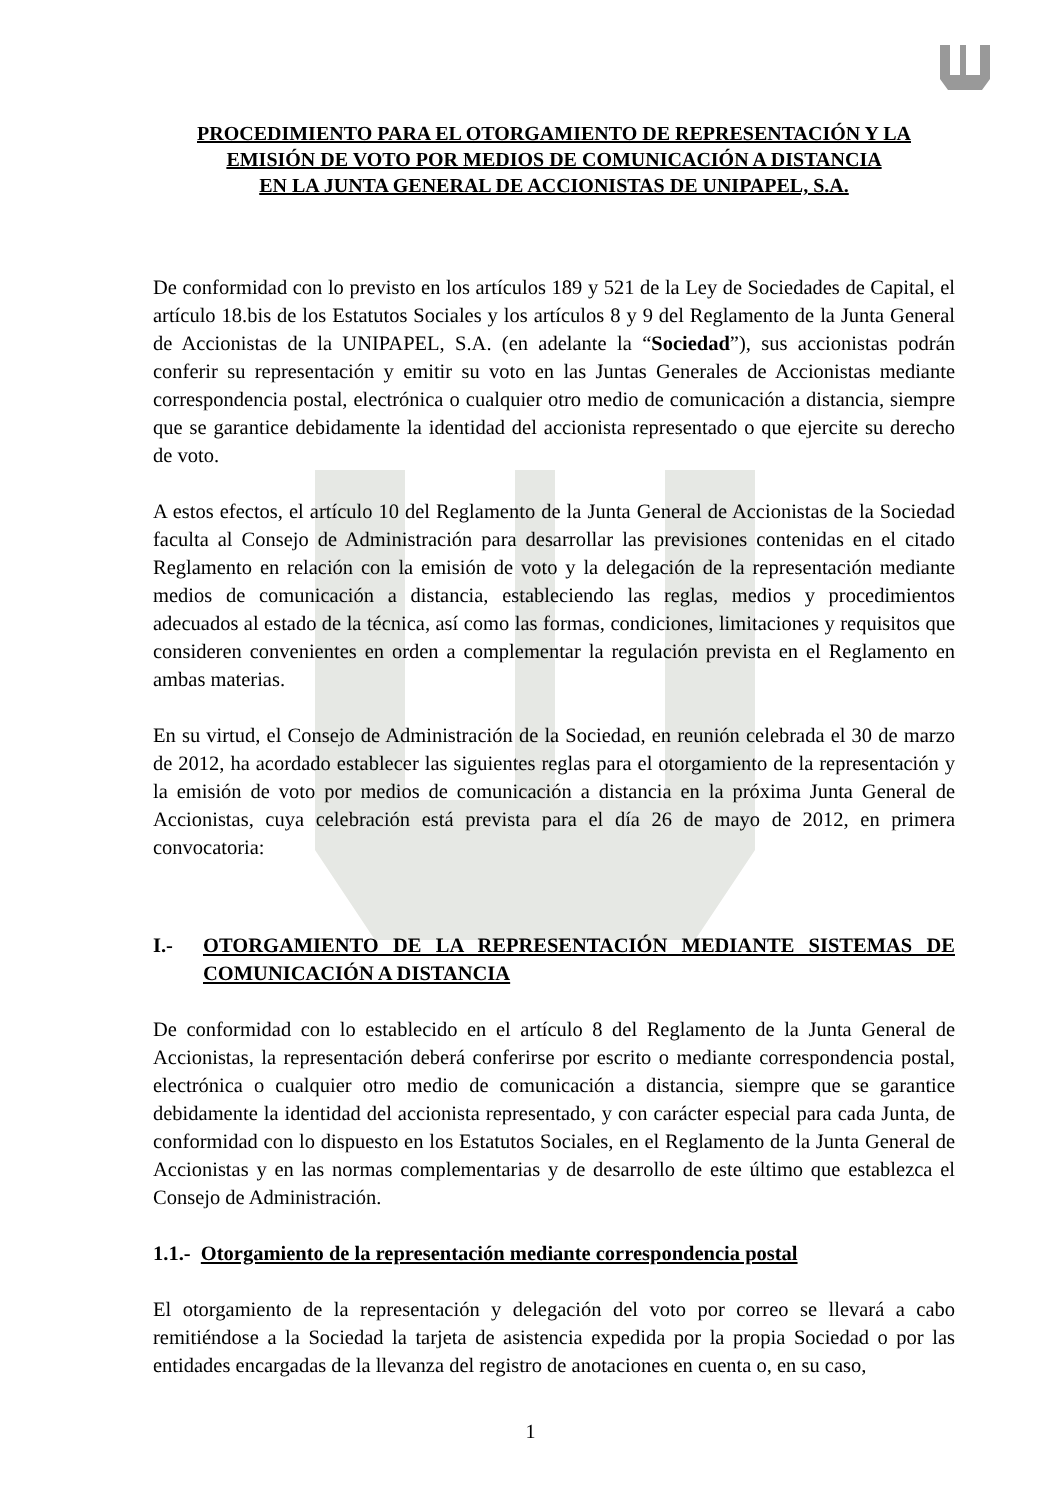PROCEDIMIENTO PARA EL OTORGAMIENTO DE REPRESENTACIÓN Y LA EMISIÓN DE VOTO POR MEDIOS DE COMUNICACIÓN A DISTANCIA
EN LA JUNTA GENERAL DE ACCIONISTAS DE UNIPAPEL, S.A.
De conformidad con lo previsto en los artículos 189 y 521 de la Ley de Sociedades de Capital, el artículo 18.bis de los Estatutos Sociales y los artículos 8 y 9 del Reglamento de la Junta General de Accionistas de la UNIPAPEL, S.A. (en adelante la “Sociedad”), sus accionistas podrán conferir su representación y emitir su voto en las Juntas Generales de Accionistas mediante correspondencia postal, electrónica o cualquier otro medio de comunicación a distancia, siempre que se garantice debidamente la identidad del accionista representado o que ejercite su derecho de voto.
A estos efectos, el artículo 10 del Reglamento de la Junta General de Accionistas de la Sociedad faculta al Consejo de Administración para desarrollar las previsiones contenidas en el citado Reglamento en relación con la emisión de voto y la delegación de la representación mediante medios de comunicación a distancia, estableciendo las reglas, medios y procedimientos adecuados al estado de la técnica, así como las formas, condiciones, limitaciones y requisitos que consideren convenientes en orden a complementar la regulación prevista en el Reglamento en ambas materias.
En su virtud, el Consejo de Administración de la Sociedad, en reunión celebrada el 30 de marzo de 2012, ha acordado establecer las siguientes reglas para el otorgamiento de la representación y la emisión de voto por medios de comunicación a distancia en la próxima Junta General de Accionistas, cuya celebración está prevista para el día 26 de mayo de 2012, en primera convocatoria:
I.- OTORGAMIENTO DE LA REPRESENTACIÓN MEDIANTE SISTEMAS DE COMUNICACIÓN A DISTANCIA
De conformidad con lo establecido en el artículo 8 del Reglamento de la Junta General de Accionistas, la representación deberá conferirse por escrito o mediante correspondencia postal, electrónica o cualquier otro medio de comunicación a distancia, siempre que se garantice debidamente la identidad del accionista representado, y con carácter especial para cada Junta, de conformidad con lo dispuesto en los Estatutos Sociales, en el Reglamento de la Junta General de Accionistas y en las normas complementarias y de desarrollo de este último que establezca el Consejo de Administración.
1.1.- Otorgamiento de la representación mediante correspondencia postal
El otorgamiento de la representación y delegación del voto por correo se llevará a cabo remitiéndose a la Sociedad la tarjeta de asistencia expedida por la propia Sociedad o por las entidades encargadas de la llevanza del registro de anotaciones en cuenta o, en su caso,
1